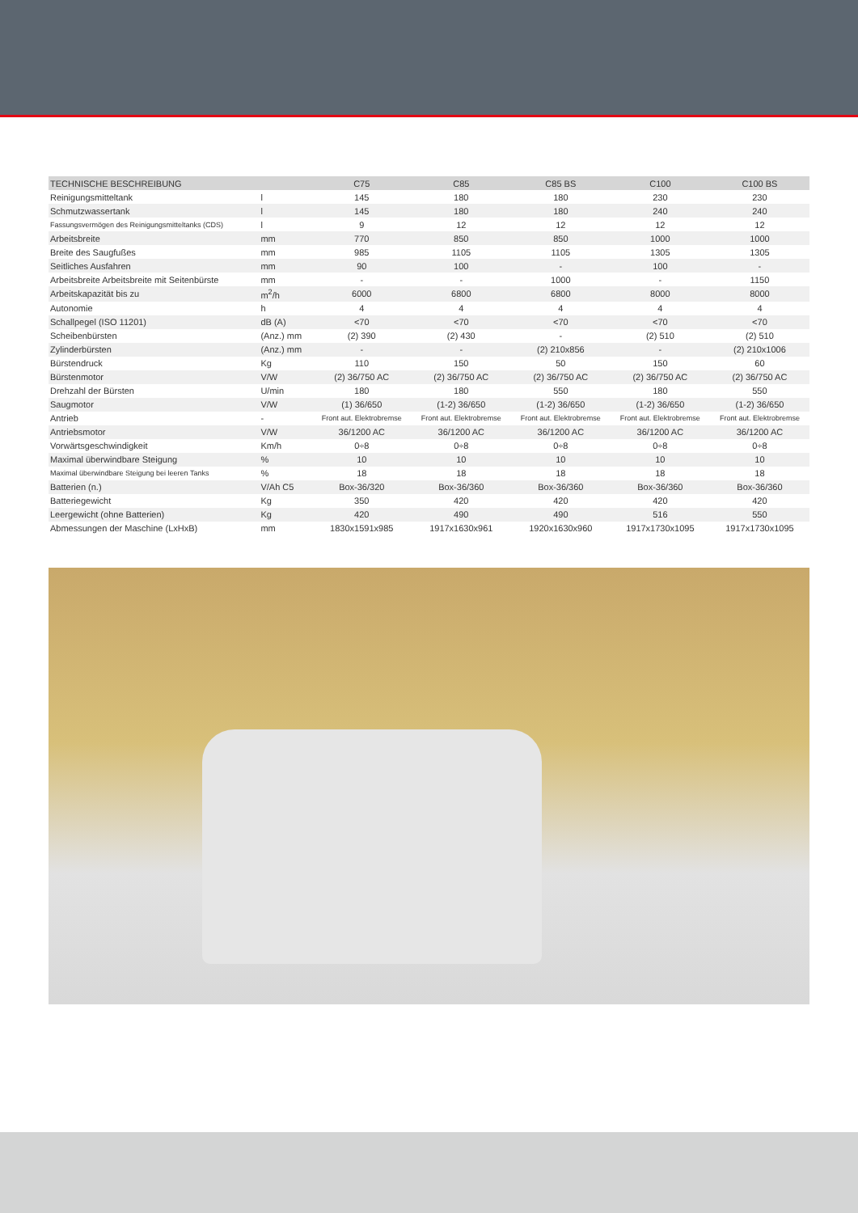| TECHNISCHE BESCHREIBUNG | | C75 | C85 | C85 BS | C100 | C100 BS |
| --- | --- | --- | --- | --- | --- | --- |
| Reinigungsmitteltank | l | 145 | 180 | 180 | 230 | 230 |
| Schmutzwassertank | l | 145 | 180 | 180 | 240 | 240 |
| Fassungsvermögen des Reinigungsmitteltanks (CDS) | l | 9 | 12 | 12 | 12 | 12 |
| Arbeitsbreite | mm | 770 | 850 | 850 | 1000 | 1000 |
| Breite des Saugfußes | mm | 985 | 1105 | 1105 | 1305 | 1305 |
| Seitliches Ausfahren | mm | 90 | 100 | - | 100 | - |
| Arbeitsbreite Arbeitsbreite mit Seitenbürste | mm | - | - | 1000 | - | 1150 |
| Arbeitskapazität bis zu | m<sup>2</sup>/h | 6000 | 6800 | 6800 | 8000 | 8000 |
| Autonomie | h | 4 | 4 | 4 | 4 | 4 |
| Schallpegel (ISO 11201) | dB (A) | <70 | <70 | <70 | <70 | <70 |
| Scheibenbürsten | (Anz.) mm | (2) 390 | (2) 430 | - | (2) 510 | (2) 510 |
| Zylinderbürsten | (Anz.) mm | - | - | (2) 210x856 | - | (2) 210x1006 |
| Bürstendruck | Kg | 110 | 150 | 50 | 150 | 60 |
| Bürstenmotor | V/W | (2) 36/750 AC | (2) 36/750 AC | (2) 36/750 AC | (2) 36/750 AC | (2) 36/750 AC |
| Drehzahl der Bürsten | U/min | 180 | 180 | 550 | 180 | 550 |
| Saugmotor | V/W | (1) 36/650 | (1-2) 36/650 | (1-2) 36/650 | (1-2) 36/650 | (1-2) 36/650 |
| Antrieb | - | Front aut. Elektrobremse | Front aut. Elektrobremse | Front aut. Elektrobremse | Front aut. Elektrobremse | Front aut. Elektrobremse |
| Antriebsmotor | V/W | 36/1200 AC | 36/1200 AC | 36/1200 AC | 36/1200 AC | 36/1200 AC |
| Vorwärtsgeschwindigkeit | Km/h | 0÷8 | 0÷8 | 0÷8 | 0÷8 | 0÷8 |
| Maximal überwindbare Steigung | % | 10 | 10 | 10 | 10 | 10 |
| Maximal überwindbare Steigung bei leeren Tanks | % | 18 | 18 | 18 | 18 | 18 |
| Batterien (n.) | V/Ah C5 | Box-36/320 | Box-36/360 | Box-36/360 | Box-36/360 | Box-36/360 |
| Batteriegewicht | Kg | 350 | 420 | 420 | 420 | 420 |
| Leergewicht (ohne Batterien) | Kg | 420 | 490 | 490 | 516 | 550 |
| Abmessungen der Maschine (LxHxB) | mm | 1830x1591x985 | 1917x1630x961 | 1920x1630x960 | 1917x1730x1095 | 1917x1730x1095 |